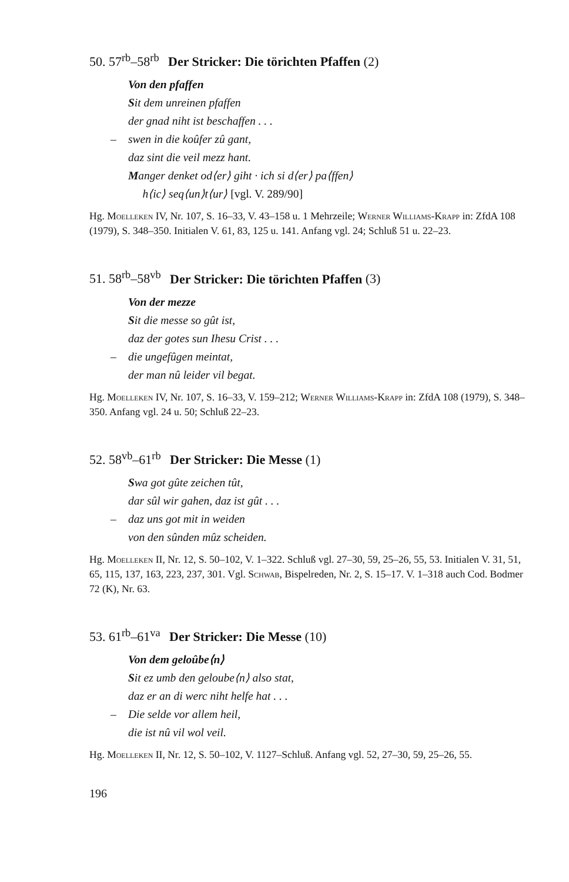50. 57<sup>rb</sup>–58<sup>rb</sup> Der Stricker: Die törichten Pfaffen (2)
Von den pfaffen
Sit dem unreinen pfaffen
der gnad niht ist beschaffen . . .
– swen in die koûfer zû gant,
daz sint die veil mezz hant.
Manger denket od⟨er⟩ giht · ich si d⟨er⟩ pa⟨ffen⟩
h⟨ic⟩ seq⟨un⟩t⟨ur⟩ [vgl. V. 289/90]
Hg. Moelleken IV, Nr. 107, S. 16–33, V. 43–158 u. 1 Mehrzeile; Werner Williams-Krapp in: ZfdA 108 (1979), S. 348–350. Initialen V. 61, 83, 125 u. 141. Anfang vgl. 24; Schluß 51 u. 22–23.
51. 58<sup>rb</sup>–58<sup>vb</sup> Der Stricker: Die törichten Pfaffen (3)
Von der mezze
Sit die messe so gût ist,
daz der gotes sun Ihesu Crist . . .
– die ungefûgen meintat,
der man nû leider vil begat.
Hg. Moelleken IV, Nr. 107, S. 16–33, V. 159–212; Werner Williams-Krapp in: ZfdA 108 (1979), S. 348–350. Anfang vgl. 24 u. 50; Schluß 22–23.
52. 58<sup>vb</sup>–61<sup>rb</sup> Der Stricker: Die Messe (1)
Swa got gûte zeichen tût,
dar sûl wir gahen, daz ist gût . . .
– daz uns got mit in weiden
von den sûnden mûz scheiden.
Hg. Moelleken II, Nr. 12, S. 50–102, V. 1–322. Schluß vgl. 27–30, 59, 25–26, 55, 53. Initialen V. 31, 51, 65, 115, 137, 163, 223, 237, 301. Vgl. Schwab, Bispelreden, Nr. 2, S. 15–17. V. 1–318 auch Cod. Bodmer 72 (K), Nr. 63.
53. 61<sup>rb</sup>–61<sup>va</sup> Der Stricker: Die Messe (10)
Von dem geloûbe⟨n⟩
Sit ez umb den geloube⟨n⟩ also stat,
daz er an di werc niht helfe hat . . .
– Die selde vor allem heil,
die ist nû vil wol veil.
Hg. Moelleken II, Nr. 12, S. 50–102, V. 1127–Schluß. Anfang vgl. 52, 27–30, 59, 25–26, 55.
196